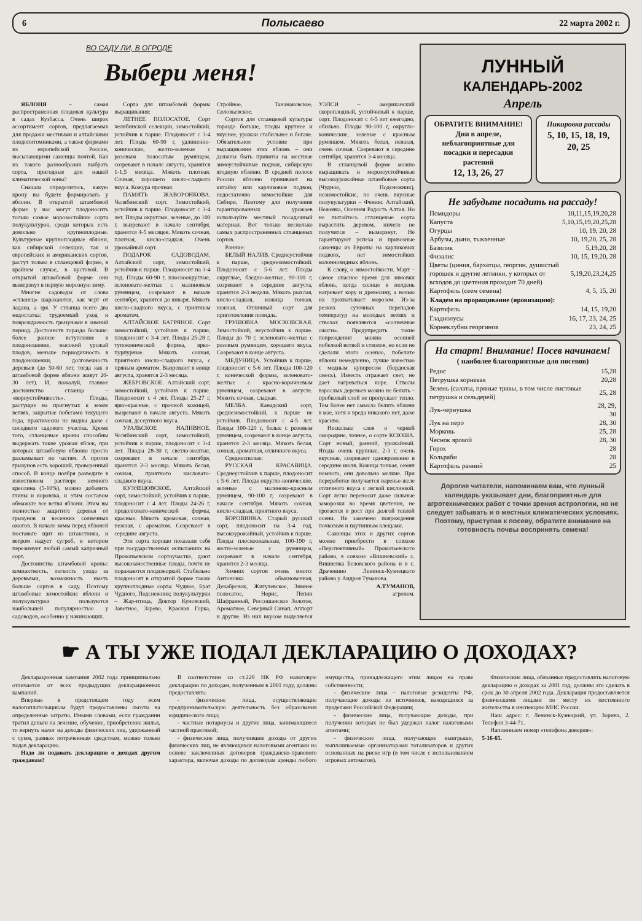6 Полысаево 22 марта 2002 г.
ВО САДУ ЛИ, В ОГРОДЕ
Выбери меня!
ЯБЛОНЯ – самая распространенная плодовая культура в садах Кузбасса. Очень широк ассортимент сортов, предлагаемых для продажи местными и алтайскими плодопитомниками, а также фирмами из европейской России, высылающими саженцы почтой. Как из такого разнообразия выбрать сорта, пригодные для нашей климатической зоны?
Сначала определитесь, какую крону вы будете формировать у яблони. В открытой штамбовой форме у нас могут плодоносить только самые морозостойкие сорта полукультурок, среди которых есть довольно крупноплодные. Культурные крупноплодные яблони, как сибирской селекции, так и европейских и американских сортов, растут только в стланцевой форме, в крайнем случае, в кустовой. В открытой штамбовой форме они вымерзнут в первую морозную зиму.
Многие садоводы от слова «стланец» шарахаются, как черт от ладана, а зря. У стланца всего два недостатка: трудоемкий уход и повреждаемость грызунами в зимний период. Достоинств гораздо больше: более раннее вступление в плодоношение, высокий урожай плодов, меньше периодичность в плодоношении, долговечность деревьев (до 50-60 лет, тогда как в штамбовой форме яблони живут 20-30 лет). И, пожалуй, главное достоинство стланца – «вороустойчивость». Плоды, растущие на пригнутых к земле ветвях, закрытые побегами текущего года, практически не видны даже с соседнего садового участка. Кроме того, стланцевые кроны способны выдержать такие урожаи яблок, при которых штамбовую яблоню просто разламывает по частям. А против грызунов есть хороший, проверенный способ. В конце ноября разведите в известковом растворе немного креолина (5-10%), можно добавить глины и коровяка, и этим составом обмажьте все ветви яблони. Этим вы полностью защитите деревья от грызунов и весенних солнечных ожогов. В начале зимы перед яблоней поставьте щит из штакетника, и ветром надует сугроб, в котором перезимует любой самый капризный сорт.
Достоинства штамбовой кроны: компактность, легкость ухода за деревьями, возможность иметь больше сортов в саду. Поэтому штамбовые зимостойкие яблони и полукультурки пользуются наибольшей популярностью у садоводов, особенно у начинающих.
Сорта для штамбовой формы выращивания:
ЛЕТНЕЕ ПОЛОСАТОЕ. Сорт челябинской селекции, зимостойкий, устойчив к парше. Плодоносит с 3-4 лет. Плоды 60-90 г, удлиненно-конические, желто-зеленые с розовым полосатым румянцем, созревают в начале августа, хранятся 1-1,5 месяца. Мякоть плотная. Сочная, хорошего кисло-сладкого вкуса. Кожура прочная.
ПАМЯТЬ ЖАВОРОНКОВА. Челябинский сорт. Зимостойкий, устойчив к парше. Плодоносит с 3-4 лет. Плоды округлые, зеленые, до 100 г, вызревают в начале сентября, хранятся 4-5 месяцев. Мякоть сочная, плотная, кисло-сладкая. Очень урожайный сорт.
ПОДАРОК САДОВОДАМ. Алтайский сорт, зимостойкий, устойчив к парше. Плодоносит на 3-4 год. Плоды 60-90 г, плоскоокруглые, зеленовато-желтые с малиновым румянцем, созревают в начале сентября, хранятся до января. Мякоть кисло-сладкого вкуса, с приятным ароматом.
АЛТАЙСКОЕ БАГРЯНОЕ. Сорт зимостойкий, устойчив к парше, плодоносит с 3-4 лет. Плоды 25-28 г, тупоконической формы, ярко-пурпурные. Мякоть сочная, приятного кисло-сладкого вкуса, с пряным ароматом. Вызревают в конце августа, хранятся 2-3 месяца.
ЖЕБРОВСКОЕ. Алтайский сорт, зимостойкий, устойчив к парше. Плодоносит с 4 лет. Плоды 25-27 г, ярко-красные, с прочной кожицей, вызревают в начале августа. Мякоть сочная, десертного вкуса.
УРАЛЬСКОЕ НАЛИВНОЕ. Челябинский сорт, зимостойкий, устойчив к парше, плодоносит с 3-4 лет. Плоды 28-30 г, светло-желтые, созревают в начале сентября, хранятся 2-3 месяца. Мякоть белая, сочная, приятного кисловато-сладкого вкуса.
КУЗНЕЦОВСКОЕ. Алтайский сорт, зимостойкий, устойчив к парше, плодоносит с 4 лет. Плоды 24-26 г, продолговато-конической формы, красные. Мякоть кремовая, сочная, нежная, с ароматом. Созревают в середине августа.
Эти сорта хорошо показали себя при государственных испытаниях на Прокопьевском сортоучастке, дают высококачественные плоды, почти не поражаются плодожоркой. Стабильно плодоносят в открытой форме также крупноплодные сорта: Чудное, Брат Чудного, Подснежник; полукультурки – Жар-птица, Доктор Куновский, Заветное, Зарево, Красная Горка, Стройное, Тананаковское, Соловьевское.
Сортов для стланцевой культуры гораздо больше, плоды крупнее и вкуснее, урожаи стабильнее и богаче. Обязательное условие при выращивании этих яблонь – они должны быть привиты на местные зимоустойчивые подвои, сибирскую ягодную яблоню. В средней полосе России яблоню прививают на китайку или карликовые подвои, недостаточно зимостойкие для Сибири. Поэтому для получения гарантированных урожаев используйте местный посадочный материал. Вот только несколько самых распространенных стланцевых сортов.
Ранние:
БЕЛЫЙ НАЛИВ. Среднеустойчив к парше, среднезимостойкий. Плодоносит с 5-6 лет. Плоды округлые, бледно-желтые, 90-100 г, созревают в середине августа, хранятся 2-3 недели. Мякоть рыхлая, кисло-сладкая, кожица тонкая, нежная. Отличный сорт для приготовления повидла.
ГРУШОВКА МОСКОВСКАЯ. Зимостойкий, неустойчив к парше. Плоды до 70 г, зеленовато-желтые с розовым румянцем, хорошего вкуса. Созревают в конце августа.
МЕДУНИЦА. Устойчив к парше, плодоносит с 5-6 лет. Плоды 100-120 г, конической формы, зеленовато-желтые с красно-коричневым румянцем, созревают в августе. Мякоть сочная, сладкая.
МЕЛБА. Канадский сорт, среднезимостойкий, к парше не устойчив. Плодоносит с 4-5 лет. Плоды 100-120 г, белые с розовым румянцем, созревают в конце августа, хранятся 2-3 месяца. Мякоть белая, сочная, ароматная, отличного вкуса.
Среднеспелые:
РУССКАЯ КРАСАВИЦА. Среднеустойчив к парше, плодоносит с 5-6 лет. Плоды округло-конические, зеленые с малиново-красным румянцем, 90-100 г, созревают в начале сентября. Мякоть сочная, кисло-сладкая, приятного вкуса.
БОРОВИНКА. Старый русский сорт, плодоносит на 3-4 год, высокоурожайный, устойчив к парше. Плоды плоскоовальные, 100-190 г, желто-зеленые с румянцем, созревают в начале сентября, хранятся 2-3 месяца.
Зимних сортов очень много: Антоновка обыкновенная, Декабренок, Жигулевское, Зимнее полосатое, Норис, Пепин Шафранный, Россошанское Золотое, Ароматное, Северный Синап, Аппорт и другие. Из них вкусом выделяется УЭЛСИ – американский скороплодный, устойчивый к парше, сорт. Плодоносит с 4-5 лет ежегодно, обильно. Плоды 90-100 г, округло-конические, зеленые с красным румянцем. Мякоть белая, нежная, очень сочная. Созревают в середине сентября, хранятся 3-4 месяца.
В стланцевой форме можно выращивать и морозоустойчивые высокоурожайные штамбовые сорта (Чудное, Подснежник), незимостойкие, но очень вкусные полукультурки – Феникс Алтайский, Неженка, Осенняя Радость Алтая. Но не пытайтесь стланцевые сорта вырастить деревом, ничего не получится – вымерзнут. Не гарантируют успеха и привозные саженцы из Европы на карликовых подвоях, нет зимостойких колонновидных яблонь.
К слову, о зимостойкости. Март – самое опасное время для зимовки яблонь, когда солнце в полдень нагревает кору и древесину, а ночью их прохватывает морозом. Из-за резких суточных перепадов температур на молодых ветвях и стволах появляются «солнечные ожоги». Предупредить такие повреждения можно осенней побелкой ветвей и стволов, но если не сделали этого осенью, побелите яблони немедленно, лучше известью с медным купоросом (бордоская смесь). Известь отражает свет, не дает нагреваться коре. Стволы взрослых деревьев можно не белить – пробковый слой не пропускает тепло. Тем более нет смысла белить яблони в мае, хотя и вреда никакого нет, даже красиво.
Несколько слов о черной смородине, точнее, о сорте КСЮША. Сорт новый, ранний, урожайный. Ягоды очень крупные, 2-3 г, очень вкусные, созревают одновременно в середине июля. Кожица тонкая, семян немного, они довольно мелкие. При переработке получается варенье-желе отличного вкуса с легкой кислинкой. Сорт легко переносит даже сильные заморозки во время цветения, не трогается в рост при долгой теплой осени. Не замечено повреждения почковым и паутинным клещами.
Саженцы этих и других сортов можно приобрести в совхозе «Перспективный» Прокопьевского района, в совхозе «Вишневский» с. Вишневка Беловского района и в с. Драченино Ленинск-Кузнецкого района у Андрея Туманова.
А.ТУМАНОВ,
агроном.
ЛУННЫЙ
КАЛЕНДАРЬ-2002
Апрель
ОБРАТИТЕ ВНИМАНИЕ!
Дни в апреле, неблагоприятные для посадки и пересадки растений
12, 13, 26, 27
Пикировка рассады
5, 10, 15, 18, 19, 20, 25
Не забудьте посадить на рассаду!
| Помидоры | 10,11,15,19,20,28 |
| Капуста | 5,10,15,19,20,25,28 |
| Огурцы | 10, 19, 20, 28 |
| Арбузы, дыни, тыквенные | 10, 19,20, 25, 28 |
| Базилик | 5,19,20, 28 |
| Физалис | 10, 15, 19,20, 28 |
| Цветы (циния, бархатцы, георгин, душистый горошек и другие летники, у которых от всходов до цветения проходит 70 дней) | 5,19,20,23,24,25 |
| Картофель (сеем семена) | 4, 5, 15, 20 |
| Кладем на проращивание (яровизацию): | |
| Картофель | 14, 15, 19,20 |
| Гладиолусы | 16, 17, 23, 24, 25 |
| Корнеклубни георгинов | 23, 24, 25 |
На старт! Внимание! Посев начинаем!
( наиболее благоприятные для посевов)
| Редис | 15,28 |
| Петрушка корневая | 20,28 |
| Зелень (салаты, пряные травы, в том числе листовые петрушка и сельдерей) | 25, 28 |
| Лук-чернушка | 28, 29, 30 |
| Лук на перо | 28, 30 |
| Морковь | 25, 28 |
| Чеснок яровой | 28, 30 |
| Горох | 28 |
| Кольраби | 28 |
| Картофель ранний | 25 |
Дорогие читатели, напоминаем вам, что лунный календарь указывает дни, благоприятные для агротехнических работ с точки зрения астрологии, но не следует забывать и о местных климатических условиях. Поэтому, приступая к посеву, обратите внимание на готовность почвы воспринять семена!
☛ А ТЫ УЖЕ ПОДАЛ ДЕКЛАРАЦИЮ О ДОХОДАХ?
Декларационная кампания 2002 года принципиально отличается от всех предыдущих декларационных кампаний.
Впервые в предстоящем году всем налогоплательщикам будут предоставлены льготы на определенные затраты. Иными словами, если гражданин тратил деньги на лечение, обучение, приобретение жилья, то вернуть налог на доходы физических лиц, удержанный с сумм, равных потраченным средствам, можно только подав декларацию.
Надо ли подавать декларацию о доходах другим гражданам?
В соответствии со ст.229 НК РФ налоговую декларацию по доходам, полученным в 2001 году, должны предоставлять:
- физические лица, осуществляющие предпринимательскую деятельность без образования юридического лица;
- частные нотариусы и другие лица, занимающиеся частной практикой;
- физические лица, получившие доходы от других физических лиц, не являющихся налоговыми агентами на основе заключенных договоров гражданско-правового характера, включая доходы по договорам аренды любого имущества, принадлежащего этим лицам на праве собственности;
- физические лица – налоговые резиденты РФ, получающие доходы из источников, находящихся за пределами Российской Федерации;
- физические лица, получающие доходы, при получении которых не был удержан налог налоговыми агентами;
- физические лица, получающие выигрыши, выплачиваемые организаторами тотализаторов и других основанных на риске игр (в том числе с использованием игровых автоматов).
Физические лица, обязанные предоставлять налоговую декларацию о доходах за 2001 год, должны это сделать в срок до 30 апреля 2002 года. Декларация предоставляется физическими лицами по месту их постоянного жительства в инспекцию МНС России.
Наш адрес: г. Ленинск-Кузнецкий, ул. Зорина, 2. Телефон 3-44-71.
Напоминаем номер «телефона доверия»:
5-16-65.